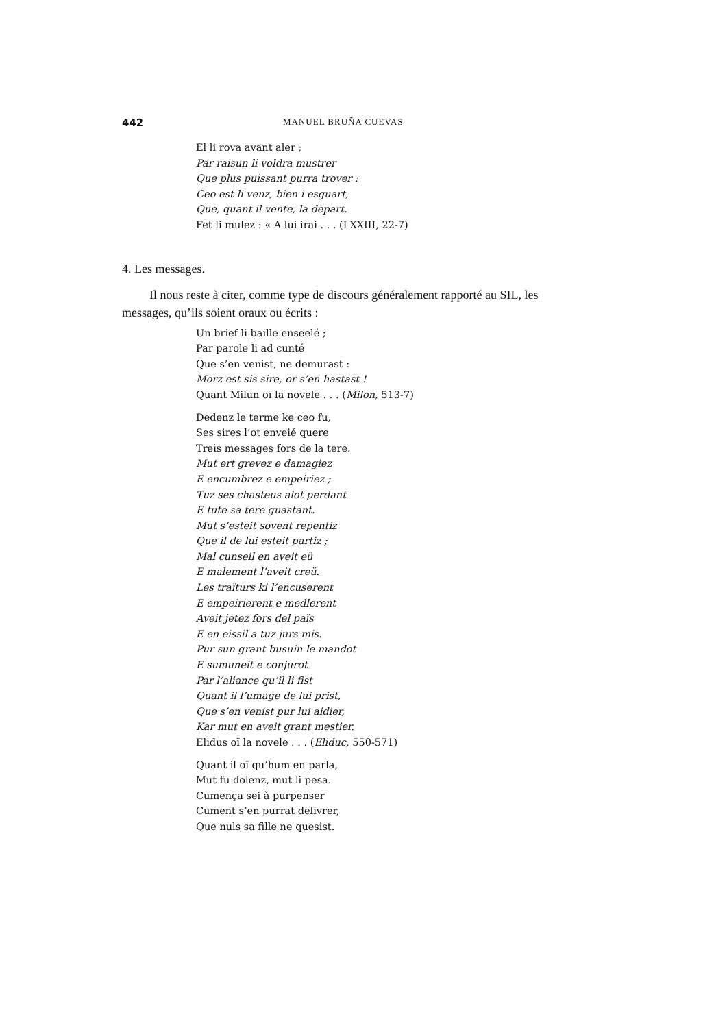442 MANUEL BRUÑA CUEVAS
El li rova avant aler ;
Par raisun li voldra mustrer
Que plus puissant purra trover :
Ceo est li venz, bien i esguart,
Que, quant il vente, la depart.
Fet li mulez : « A lui irai . . . (LXXIII, 22-7)
4. Les messages.
Il nous reste à citer, comme type de discours généralement rapporté au SIL, les messages, qu’ils soient oraux ou écrits :
Un brief li baille enseelé ;
Par parole li ad cunté
Que s’en venist, ne demurast :
Morz est sis sire, or s’en hastast !
Quant Milun oï la novele . . . (Milon, 513-7)
Dedenz le terme ke ceo fu,
Ses sires l’ot enveié quere
Treis messages fors de la tere.
Mut ert grevez e damagiez
E encumbrez e empeiriez ;
Tuz ses chasteus alot perdant
E tute sa tere guastant.
Mut s’esteit sovent repentiz
Que il de lui esteit partiz ;
Mal cunseil en aveit eü
E malement l’aveit creü.
Les traïturs ki l’encuserent
E empeirierent e medlerent
Aveit jetez fors del païs
E en eissil a tuz jurs mis.
Pur sun grant busuin le mandot
E sumuneit e conjurot
Par l’aliance qu’il li fist
Quant il l’umage de lui prist,
Que s’en venist pur lui aidier,
Kar mut en aveit grant mestier.
Elidus oï la novele . . . (Eliduc, 550-571)
Quant il oï qu’hum en parla,
Mut fu dolenz, mut li pesa.
Cumença sei à purpenser
Cument s’en purrat delivrer,
Que nuls sa fille ne quesist.